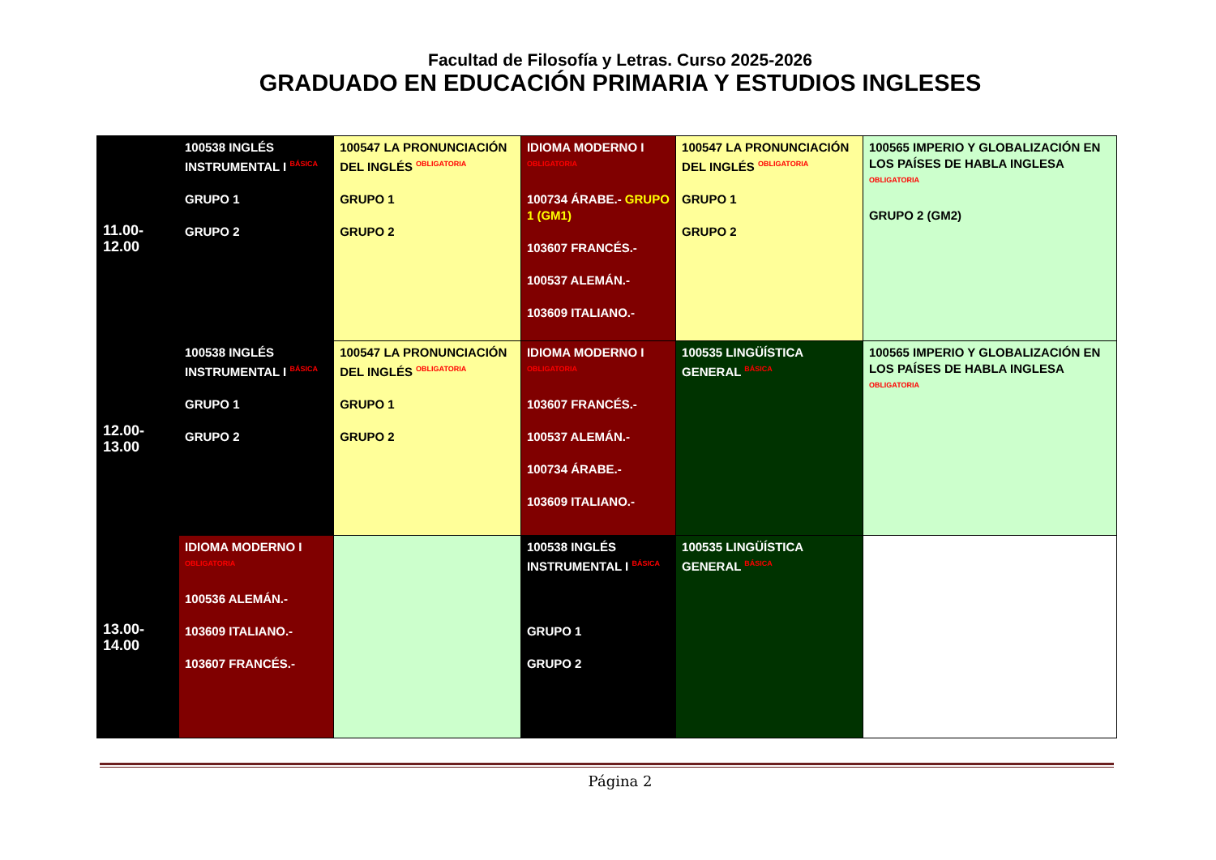Facultad de Filosofía y Letras. Curso 2025-2026
GRADUADO EN EDUCACIÓN PRIMARIA Y ESTUDIOS INGLESES
| 11.00-12.00 | 100538 INGLÉS INSTRUMENTAL I BÁSICA GRUPO 1 GRUPO 2 | 100547 LA PRONUNCIACIÓN DEL INGLÉS OBLIGATORIA GRUPO 1 GRUPO 2 | IDIOMA MODERNO I OBLIGATORIA 100734 ÁRABE.- GRUPO 1 (GM1) 103607 FRANCÉS.- 100537 ALEMÁN.- 103609 ITALIANO.- | 100547 LA PRONUNCIACIÓN DEL INGLÉS OBLIGATORIA GRUPO 1 GRUPO 2 | 100565 IMPERIO Y GLOBALIZACIÓN EN LOS PAÍSES DE HABLA INGLESA OBLIGATORIA GRUPO 2 (GM2) |
| 12.00-13.00 | 100538 INGLÉS INSTRUMENTAL I BÁSICA GRUPO 1 GRUPO 2 | 100547 LA PRONUNCIACIÓN DEL INGLÉS OBLIGATORIA GRUPO 1 GRUPO 2 | IDIOMA MODERNO I OBLIGATORIA 103607 FRANCÉS.- 100537 ALEMÁN.- 100734 ÁRABE.- 103609 ITALIANO.- | 100535 LINGÜÍSTICA GENERAL BÁSICA | 100565 IMPERIO Y GLOBALIZACIÓN EN LOS PAÍSES DE HABLA INGLESA OBLIGATORIA |
| 13.00-14.00 | IDIOMA MODERNO I OBLIGATORIA 100536 ALEMÁN.- 103609 ITALIANO.- 103607 FRANCÉS.- | | 100538 INGLÉS INSTRUMENTAL I BÁSICA GRUPO 1 GRUPO 2 | 100535 LINGÜÍSTICA GENERAL BÁSICA | |
Página 2